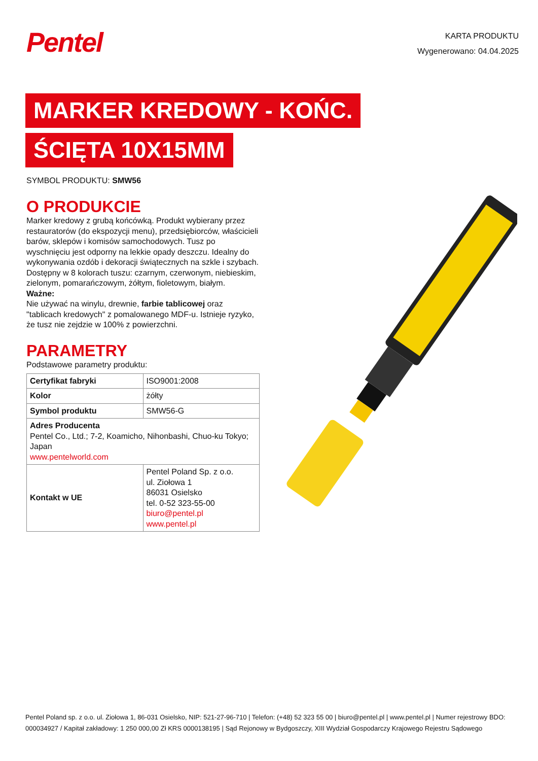Pentel
KARTA PRODUKTU
Wygenerowano: 04.04.2025
MARKER KREDOWY - KOŃC.
ŚCIĘTA 10X15MM
SYMBOL PRODUKTU: SMW56
O PRODUKCIE
Marker kredowy z grubą końcówką. Produkt wybierany przez restauratorów (do ekspozycji menu), przedsiębiorców, właścicieli barów, sklepów i komisów samochodowych. Tusz po wyschnięciu jest odporny na lekkie opady deszczu. Idealny do wykonywania ozdób i dekoracji świątecznych na szkle i szybach. Dostępny w 8 kolorach tuszu: czarnym, czerwonym, niebieskim, zielonym, pomarańczowym, żółtym, fioletowym, białym.
Ważne:
Nie używać na winylu, drewnie, farbie tablicowej oraz "tablicach kredowych" z pomalowanego MDF-u. Istnieje ryzyko, że tusz nie zejdzie w 100% z powierzchni.
PARAMETRY
Podstawowe parametry produktu:
| Certyfikat fabryki | ISO9001:2008 |
| Kolor | żółty |
| Symbol produktu | SMW56-G |
| Adres Producenta Pentel Co., Ltd.; 7-2, Koamicho, Nihonbashi, Chuo-ku Tokyo; Japan www.pentelworld.com | |
| Kontakt w UE | Pentel Poland Sp. z o.o. ul. Ziołowa 1 86031 Osielsko tel. 0-52 323-55-00 biuro@pentel.pl www.pentel.pl |
Pentel Poland sp. z o.o. ul. Ziołowa 1, 86-031 Osielsko, NIP: 521-27-96-710 | Telefon: (+48) 52 323 55 00 | biuro@pentel.pl | www.pentel.pl | Numer rejestrowy BDO: 000034927 / Kapitał zakładowy: 1 250 000,00 Zł KRS 0000138195 | Sąd Rejonowy w Bydgoszczy, XIII Wydział Gospodarczy Krajowego Rejestru Sądowego